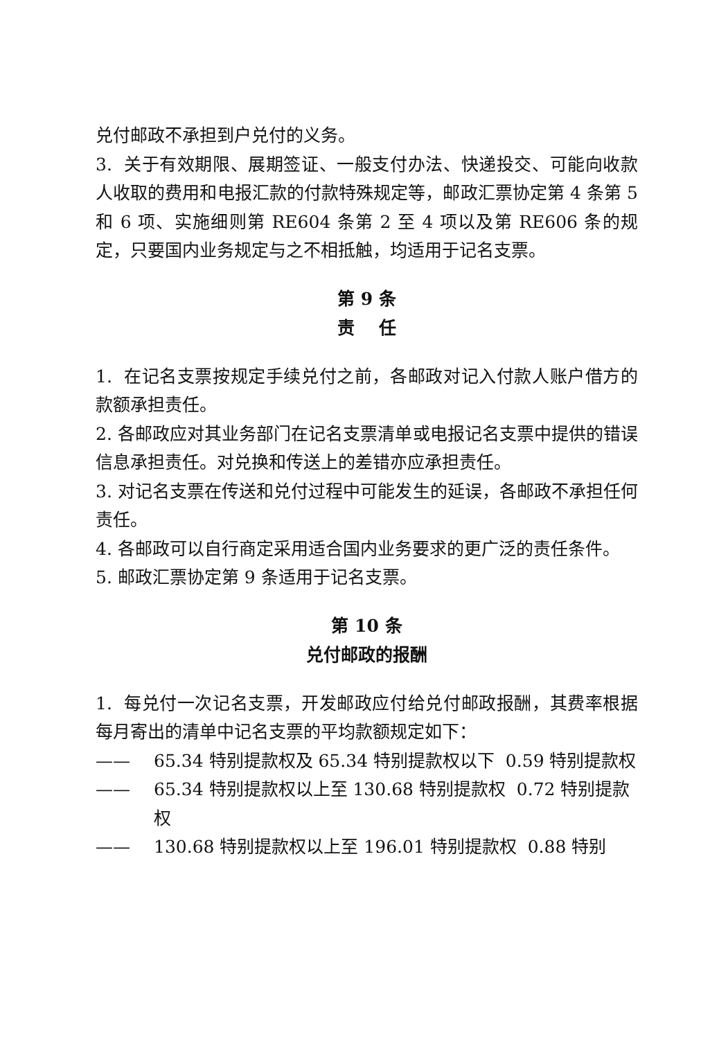兑付邮政不承担到户兑付的义务。
3. 关于有效期限、展期签证、一般支付办法、快递投交、可能向收款人收取的费用和电报汇款的付款特殊规定等，邮政汇票协定第 4 条第 5 和 6 项、实施细则第 RE604 条第 2 至 4 项以及第 RE606 条的规定，只要国内业务规定与之不相抵触，均适用于记名支票。
第 9 条
责 任
1. 在记名支票按规定手续兑付之前，各邮政对记入付款人账户借方的款额承担责任。
2. 各邮政应对其业务部门在记名支票清单或电报记名支票中提供的错误信息承担责任。对兑换和传送上的差错亦应承担责任。
3. 对记名支票在传送和兑付过程中可能发生的延误，各邮政不承担任何责任。
4. 各邮政可以自行商定采用适合国内业务要求的更广泛的责任条件。
5. 邮政汇票协定第 9 条适用于记名支票。
第 10 条
兑付邮政的报酬
1. 每兑付一次记名支票，开发邮政应付给兑付邮政报酬，其费率根据每月寄出的清单中记名支票的平均款额规定如下：
—— 65.34 特别提款权及 65.34 特别提款权以下 0.59 特别提款权
—— 65.34 特别提款权以上至 130.68 特别提款权 0.72 特别提款权
—— 130.68 特别提款权以上至 196.01 特别提款权 0.88 特别